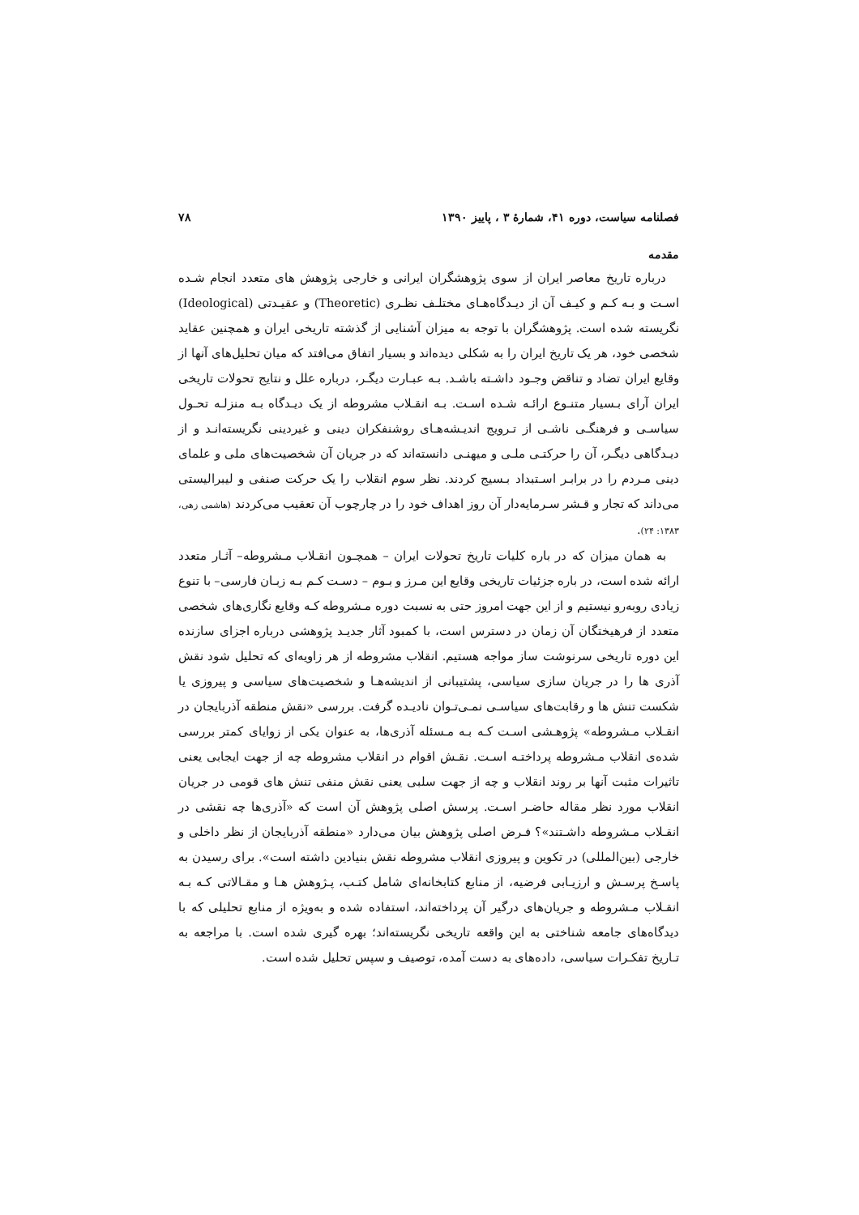فصلنامه سیاست، دوره ۴۱، شمارهٔ ۳ ، پاییز ۱۳۹۰ ۷۸
مقدمه
درباره تاریخ معاصر ایران از سوی پژوهشگران ایرانی و خارجی پژوهش های متعدد انجام شـده اسـت و بـه کـم و کیـف آن از دیـدگاه‌هـای مختلـف نظـری (Theoretic) و عقیـدتی (Ideological) نگریسته شده است. پژوهشگران با توجه به میزان آشنایی از گذشته تاریخی ایران و همچنین عقاید شخصی خود، هر یک تاریخ ایران را به شکلی دیده‌اند و بسیار اتفاق می‌افتد که میان تحلیل‌های آنها از وقایع ایران تضاد و تناقض وجـود داشـته باشـد. بـه عبـارت دیگـر، درباره علل و نتایج تحولات تاریخی ایران آرای بـسیار متنـوع ارائـه شـده اسـت. بـه انقـلاب مشروطه از یک دیـدگاه بـه منزلـه تحـول سیاسـی و فرهنگـی ناشـی از تـرویج اندیـشه‌هـای روشنفکران دینی و غیردینی نگریسته‌انـد و از دیـدگاهی دیگـر، آن را حرکتـی ملـی و میهنـی دانسته‌اند که در جریان آن شخصیت‌های ملی و علمای دینی مـردم را در برابـر اسـتبداد بـسیج کردند. نظر سوم انقلاب را یک حرکت صنفی و لیبرالیستی می‌داند که تجار و قـشر سـرمایه‌دار آن روز اهداف خود را در چارچوب آن تعقیب می‌کردند (هاشمی زهی، ۱۳۸۳: ۲۴).
به همان میزان که در باره کلیات تاریخ تحولات ایران – همچـون انقـلاب مـشروطه– آثـار متعدد ارائه شده است، در باره جزئیات تاریخی وقایع این مـرز و بـوم – دسـت کـم بـه زبـان فارسی– با تنوع زیادی روبه‌رو نیستیم و از این جهت امروز حتی به نسبت دوره مـشروطه کـه وقایع نگاری‌های شخصی متعدد از فرهیختگان آن زمان در دسترس است، با کمبود آثار جدیـد پژوهشی درباره اجزای سازنده این دوره تاریخی سرنوشت ساز مواجه هستیم. انقلاب مشروطه از هر زاویه‌ای که تحلیل شود نقش آذری ها را در جریان سازی سیاسی، پشتیبانی از اندیشه‌هـا و شخصیت‌های سیاسی و پیروزی یا شکست تنش ها و رقابت‌های سیاسـی نمـی‌تـوان نادیـده گرفت. بررسی «نقش منطقه آذربایجان در انقـلاب مـشروطه» پژوهـشی اسـت کـه بـه مـسئله آذری‌ها، به عنوان یکی از زوایای کمتر بررسی شده‌ی انقلاب مـشروطه پرداختـه اسـت. نقـش اقوام در انقلاب مشروطه چه از جهت ایجابی یعنی تاثیرات مثبت آنها بر روند انقلاب و چه از جهت سلبی یعنی نقش منفی تنش های قومی در جریان انقلاب مورد نظر مقاله حاضـر اسـت. پرسش اصلی پژوهش آن است که «آذری‌ها چه نقشی در انقـلاب مـشروطه داشـتند»؟ فـرض اصلی پژوهش بیان می‌دارد «منطقه آذربایجان از نظر داخلی و خارجی (بین‌المللی) در تکوین و پیروزی انقلاب مشروطه نقش بنیادین داشته است». برای رسیدن به پاسـخ پرسـش و ارزیـابی فرضیه، از منابع کتابخانه‌ای شامل کتـب، پـژوهش هـا و مقـالاتی کـه بـه انقـلاب مـشروطه و جریان‌های درگیر آن پرداخته‌اند، استفاده شده و به‌ویژه از منابع تحلیلی که با دیدگاه‌های جامعه شناختی به این واقعه تاریخی نگریسته‌اند؛ بهره گیری شده است. با مراجعه به تـاریخ تفکـرات سیاسی، داده‌های به دست آمده، توصیف و سپس تحلیل شده است.